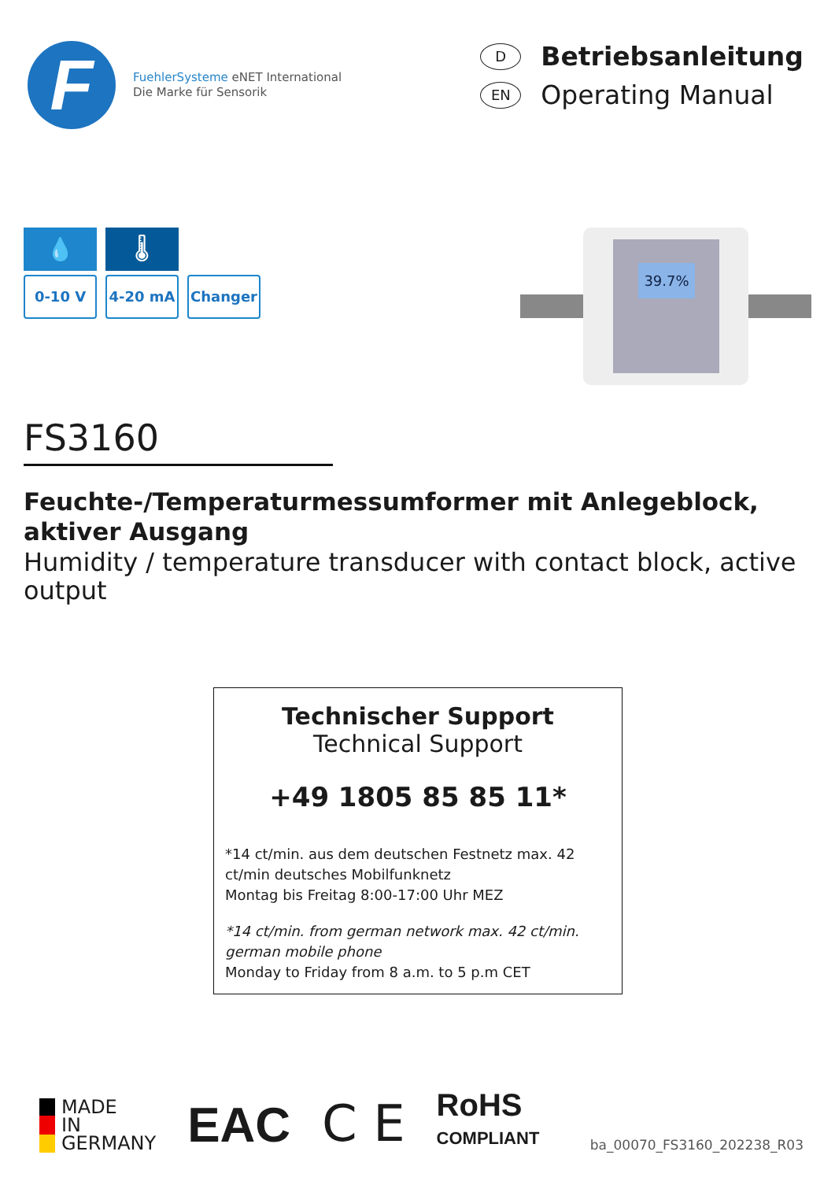F
FuehlerSysteme eNET International
Die Marke für Sensorik
D Betriebsanleitung
EN Operating Manual
💧 🌡
0-10 V 4-20 mA Changer
39.7%
FS3160
Feuchte-/Temperaturmessumformer mit Anlegeblock, aktiver Ausgang
Humidity / temperature transducer with contact block, active output
Technischer Support
Technical Support
+49 1805 85 85 11*
*14 ct/min. aus dem deutschen Festnetz max. 42 ct/min deutsches Mobilfunknetz
Montag bis Freitag 8:00-17:00 Uhr MEZ
*14 ct/min. from german network max. 42 ct/min. german mobile phone
Monday to Friday from 8 a.m. to 5 p.m CET
MADE
IN
GERMANY
EAC
C E
RoHS
COMPLIANT
ba_00070_FS3160_202238_R03